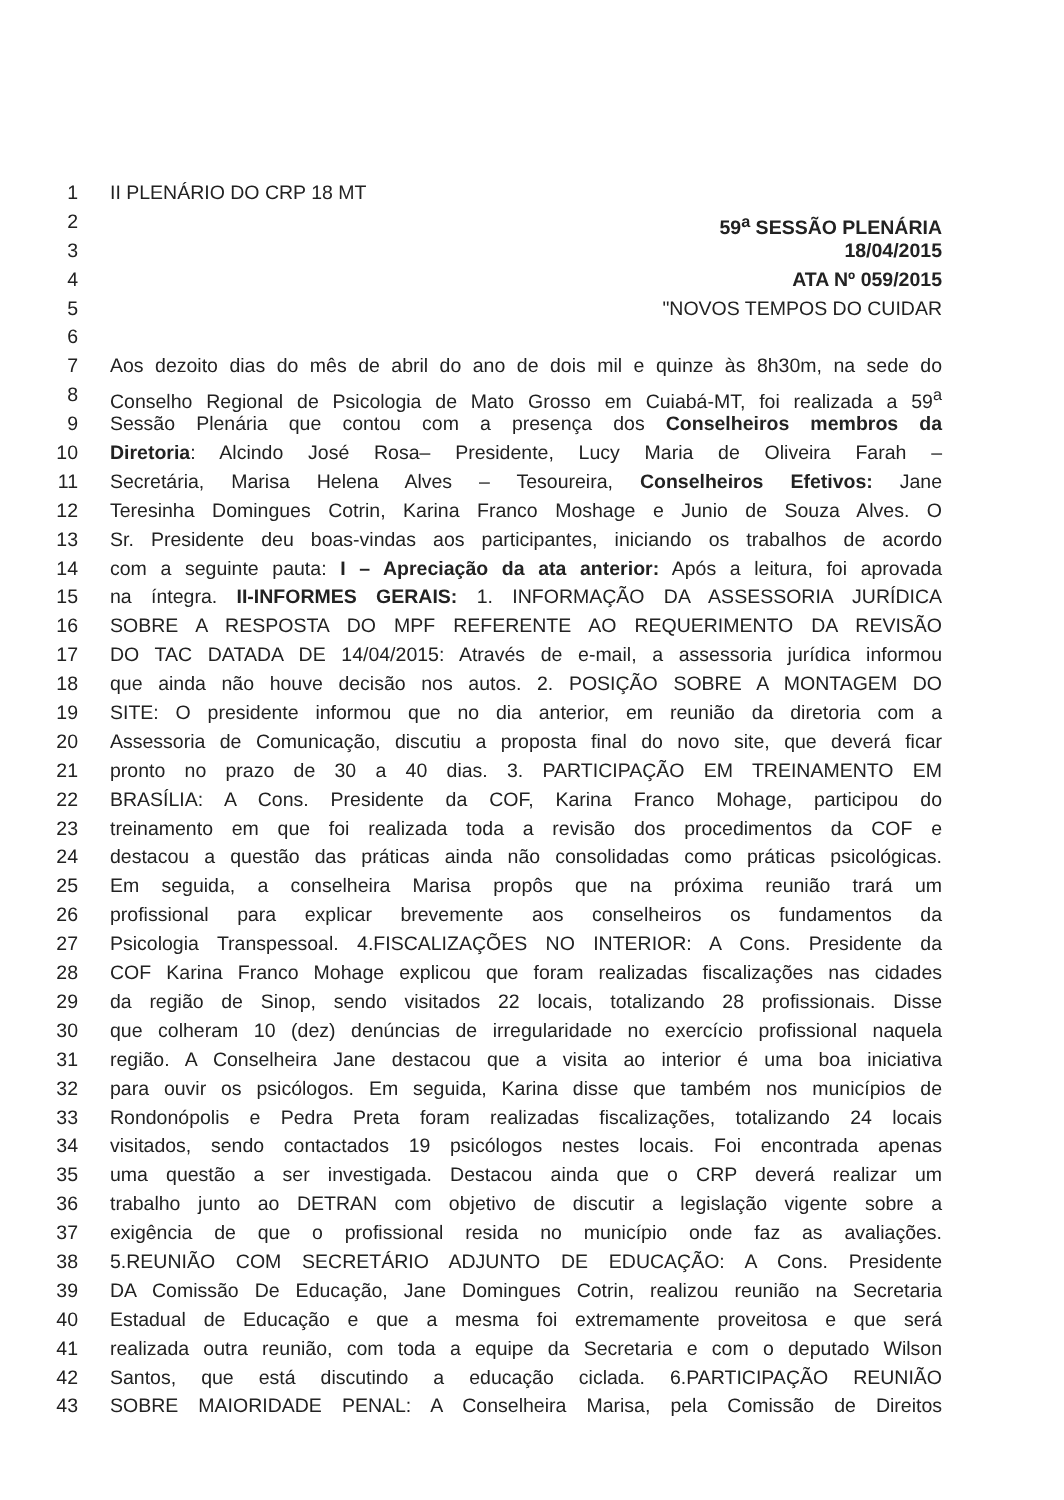1 II PLENÁRIO DO CRP 18 MT
2 59<sup>a</sup> SESSÃO PLENÁRIA
3 18/04/2015
4 ATA Nº 059/2015
5 "NOVOS TEMPOS DO CUIDAR
6
7 Aos dezoito dias do mês de abril do ano de dois mil e quinze às 8h30m, na sede do
8 Conselho Regional de Psicologia de Mato Grosso em Cuiabá-MT, foi realizada a 59<sup>a</sup>
9 Sessão Plenária que contou com a presença dos Conselheiros membros da
10 Diretoria: Alcindo José Rosa– Presidente, Lucy Maria de Oliveira Farah –
11 Secretária, Marisa Helena Alves – Tesoureira, Conselheiros Efetivos: Jane
12 Teresinha Domingues Cotrin, Karina Franco Moshage e Junio de Souza Alves. O
13 Sr. Presidente deu boas-vindas aos participantes, iniciando os trabalhos de acordo
14 com a seguinte pauta: I – Apreciação da ata anterior: Após a leitura, foi aprovada
15 na íntegra. II-INFORMES GERAIS: 1. INFORMAÇÃO DA ASSESSORIA JURÍDICA
16 SOBRE A RESPOSTA DO MPF REFERENTE AO REQUERIMENTO DA REVISÃO
17 DO TAC DATADA DE 14/04/2015: Através de e-mail, a assessoria jurídica informou
18 que ainda não houve decisão nos autos. 2. POSIÇÃO SOBRE A MONTAGEM DO
19 SITE: O presidente informou que no dia anterior, em reunião da diretoria com a
20 Assessoria de Comunicação, discutiu a proposta final do novo site, que deverá ficar
21 pronto no prazo de 30 a 40 dias. 3. PARTICIPAÇÃO EM TREINAMENTO EM
22 BRASÍLIA: A Cons. Presidente da COF, Karina Franco Mohage, participou do
23 treinamento em que foi realizada toda a revisão dos procedimentos da COF e
24 destacou a questão das práticas ainda não consolidadas como práticas psicológicas.
25 Em seguida, a conselheira Marisa propôs que na próxima reunião trará um
26 profissional para explicar brevemente aos conselheiros os fundamentos da
27 Psicologia Transpessoal. 4.FISCALIZAÇÕES NO INTERIOR: A Cons. Presidente da
28 COF Karina Franco Mohage explicou que foram realizadas fiscalizações nas cidades
29 da região de Sinop, sendo visitados 22 locais, totalizando 28 profissionais. Disse
30 que colheram 10 (dez) denúncias de irregularidade no exercício profissional naquela
31 região. A Conselheira Jane destacou que a visita ao interior é uma boa iniciativa
32 para ouvir os psicólogos. Em seguida, Karina disse que também nos municípios de
33 Rondonópolis e Pedra Preta foram realizadas fiscalizações, totalizando 24 locais
34 visitados, sendo contactados 19 psicólogos nestes locais. Foi encontrada apenas
35 uma questão a ser investigada. Destacou ainda que o CRP deverá realizar um
36 trabalho junto ao DETRAN com objetivo de discutir a legislação vigente sobre a
37 exigência de que o profissional resida no município onde faz as avaliações.
38 5.REUNIÃO COM SECRETÁRIO ADJUNTO DE EDUCAÇÃO: A Cons. Presidente
39 DA Comissão De Educação, Jane Domingues Cotrin, realizou reunião na Secretaria
40 Estadual de Educação e que a mesma foi extremamente proveitosa e que será
41 realizada outra reunião, com toda a equipe da Secretaria e com o deputado Wilson
42 Santos, que está discutindo a educação ciclada. 6.PARTICIPAÇÃO REUNIÃO
43 SOBRE MAIORIDADE PENAL: A Conselheira Marisa, pela Comissão de Direitos